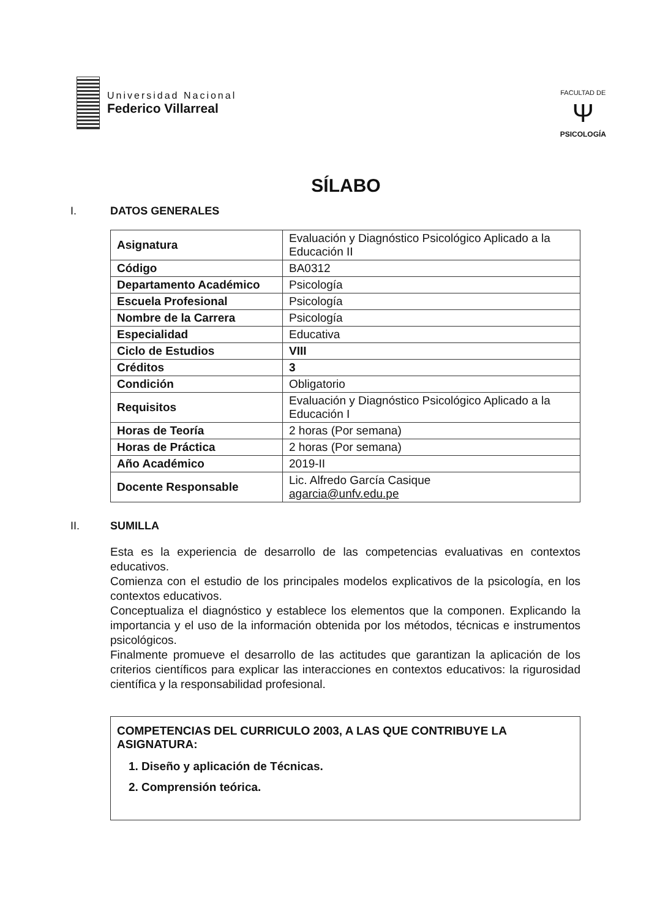Universidad Nacional
Federico Villarreal
FACULTAD DE
Ψ
PSICOLOGÍA
SÍLABO
I. DATOS GENERALES
| Asignatura | Evaluación y Diagnóstico Psicológico Aplicado a la Educación II |
| Código | BA0312 |
| Departamento Académico | Psicología |
| Escuela Profesional | Psicología |
| Nombre de la Carrera | Psicología |
| Especialidad | Educativa |
| Ciclo de Estudios | VIII |
| Créditos | 3 |
| Condición | Obligatorio |
| Requisitos | Evaluación y Diagnóstico Psicológico Aplicado a la Educación I |
| Horas de Teoría | 2 horas (Por semana) |
| Horas de Práctica | 2 horas (Por semana) |
| Año Académico | 2019-II |
| Docente Responsable | Lic. Alfredo García Casique agarcia@unfv.edu.pe |
II. SUMILLA
Esta es la experiencia de desarrollo de las competencias evaluativas en contextos educativos.
Comienza con el estudio de los principales modelos explicativos de la psicología, en los contextos educativos.
Conceptualiza el diagnóstico y establece los elementos que la componen. Explicando la importancia y el uso de la información obtenida por los métodos, técnicas e instrumentos psicológicos.
Finalmente promueve el desarrollo de las actitudes que garantizan la aplicación de los criterios científicos para explicar las interacciones en contextos educativos: la rigurosidad científica y la responsabilidad profesional.
COMPETENCIAS DEL CURRICULO 2003, A LAS QUE CONTRIBUYE LA ASIGNATURA:
1. Diseño y aplicación de Técnicas.
2. Comprensión teórica.